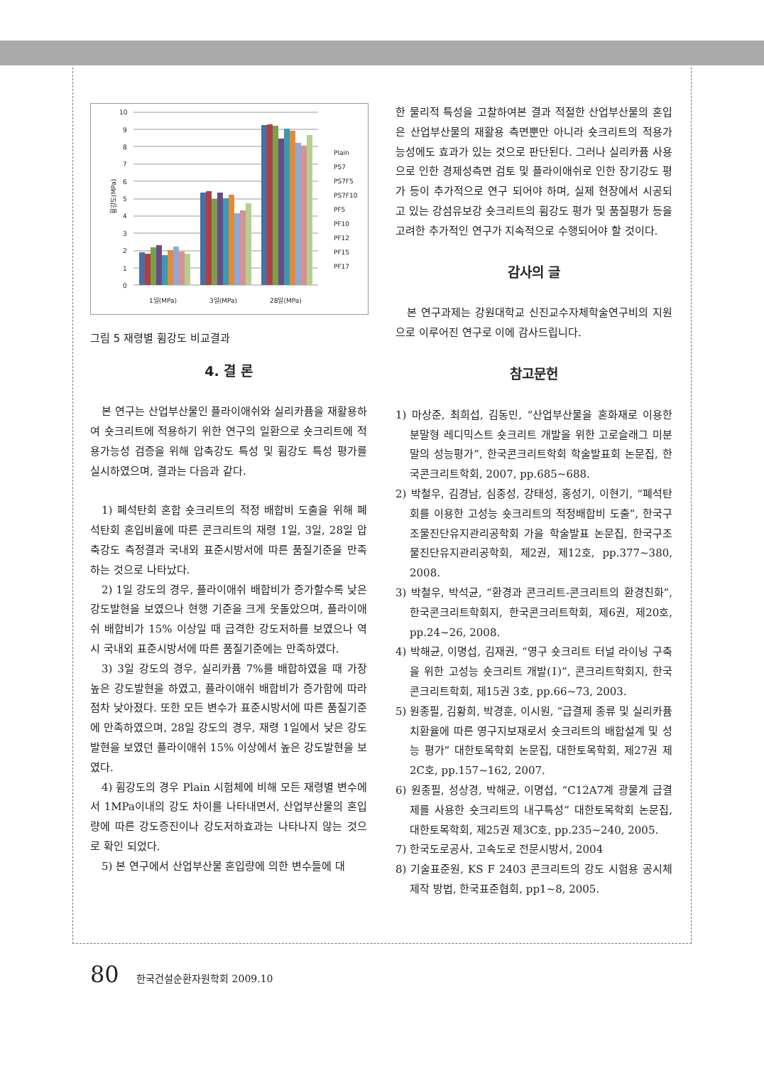10
9
8
7
6
5
4
3
2
1
0
1일(MPa)
3일(MPa)
28일(MPa)
Plain
PS7
PS7F5
PS7F10
PF5
PF10
PF12
PF15
PF17
휨강도(MPa)
그림 5 재령별 휨강도 비교결과
4. 결 론
본 연구는 산업부산물인 플라이애쉬와 실리카퓸을 재활용하여 숏크리트에 적용하기 위한 연구의 일환으로 숏크리트에 적용가능성 검증을 위해 압축강도 특성 및 휨강도 특성 평가를 실시하였으며, 결과는 다음과 같다.
1) 폐석탄회 혼합 숏크리트의 적정 배합비 도출을 위해 폐석탄회 혼입비율에 따른 콘크리트의 재령 1일, 3일, 28일 압축강도 측정결과 국내외 표준시방서에 따른 품질기준을 만족하는 것으로 나타났다.
2) 1일 강도의 경우, 플라이애쉬 배합비가 증가할수록 낮은 강도발현을 보였으나 현행 기준을 크게 웃돌았으며, 플라이애쉬 배합비가 15% 이상일 때 급격한 강도저하를 보였으나 역시 국내외 표준시방서에 따른 품질기준에는 만족하였다.
3) 3일 강도의 경우, 실리카퓸 7%를 배합하였을 때 가장 높은 강도발현을 하였고, 플라이애쉬 배합비가 증가함에 따라 점차 낮아졌다. 또한 모든 변수가 표준시방서에 따른 품질기준에 만족하였으며, 28일 강도의 경우, 재령 1일에서 낮은 강도발현을 보였던 플라이애쉬 15% 이상에서 높은 강도발현을 보였다.
4) 휨강도의 경우 Plain 시험체에 비해 모든 재령별 변수에서 1MPa이내의 강도 차이를 나타내면서, 산업부산물의 혼입량에 따른 강도증진이나 강도저하효과는 나타나지 않는 것으로 확인 되었다.
5) 본 연구에서 산업부산물 혼입량에 의한 변수들에 대
한 물리적 특성을 고찰하여본 결과 적절한 산업부산물의 혼입은 산업부산물의 재활용 측면뿐만 아니라 숏크리트의 적용가능성에도 효과가 있는 것으로 판단된다. 그러나 실리카퓸 사용으로 인한 경제성측면 검토 및 플라이애쉬로 인한 장기강도 평가 등이 추가적으로 연구 되어야 하며, 실제 현장에서 시공되고 있는 강섬유보강 숏크리트의 휨강도 평가 및 품질평가 등을 고려한 추가적인 연구가 지속적으로 수행되어야 할 것이다.
감사의 글
본 연구과제는 강원대학교 신진교수자체학술연구비의 지원으로 이루어진 연구로 이에 감사드립니다.
참고문헌
1) 마상준, 최희섭, 김동민, “산업부산물을 혼화재로 이용한 분말형 레디믹스트 숏크리트 개발을 위한 고로슬래그 미분말의 성능평가”, 한국콘크리트학회 학술발표회 논문집, 한국콘크리트학회, 2007, pp.685~688.
2) 박철우, 김경남, 심종성, 강태성, 홍성기, 이현기, “폐석탄회를 이용한 고성능 숏크리트의 적정배합비 도출”, 한국구조물진단유지관리공학회 가을 학술발표 논문집, 한국구조물진단유지관리공학회, 제2권, 제12호, pp.377~380, 2008.
3) 박철우, 박석균, “환경과 콘크리트-콘크리트의 환경친화”, 한국콘크리트학회지, 한국콘크리트학회, 제6권, 제20호, pp.24~26, 2008.
4) 박해균, 이명섭, 김재권, “영구 숏크리트 터널 라이닝 구축을 위한 고성능 숏크리트 개발(Ⅰ)”, 콘크리트학회지, 한국콘크리트학회, 제15권 3호, pp.66~73, 2003.
5) 원종필, 김황희, 박경훈, 이시원, “급결제 종류 및 실리카퓸 치환율에 따른 영구지보재로서 숏크리트의 배합설계 및 성능 평가” 대한토목학회 논문집, 대한토목학회, 제27권 제2C호, pp.157~162, 2007.
6) 원종필, 성상경, 박해균, 이명섭, “C12A7계 광물계 급결제를 사용한 숏크리트의 내구특성” 대한토목학회 논문집, 대한토목학회, 제25권 제3C호, pp.235~240, 2005.
7) 한국도로공사, 고속도로 전문시방서, 2004
8) 기술표준원, KS F 2403 콘크리트의 강도 시험용 공시체 제작 방법, 한국표준협회, pp1~8, 2005.
80 한국건설순환자원학회 2009.10